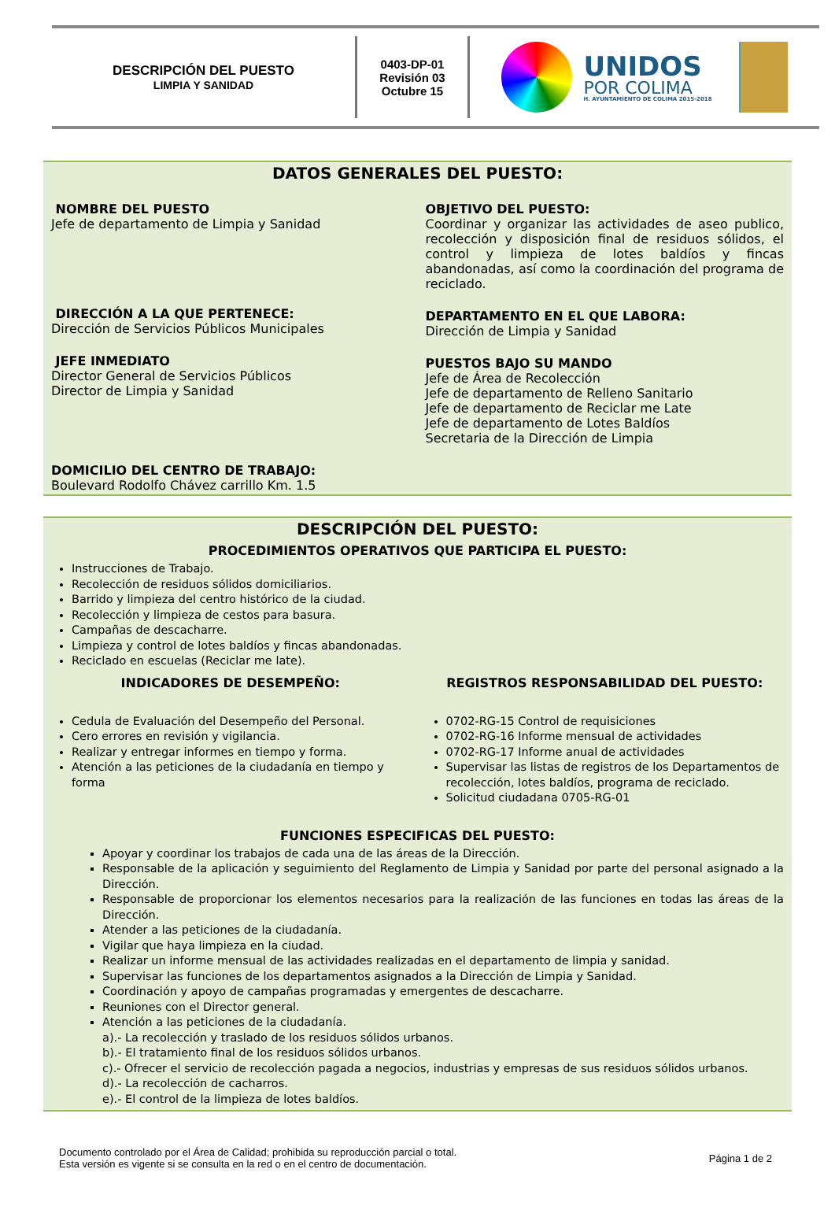DESCRIPCIÓN DEL PUESTO
LIMPIA Y SANIDAD
0403-DP-01
Revisión 03
Octubre 15
UNIDOS
POR COLIMA
H. AYUNTAMIENTO DE COLIMA 2015-2018
DATOS GENERALES DEL PUESTO:
NOMBRE DEL PUESTO
Jefe de departamento de Limpia y Sanidad
DIRECCIÓN A LA QUE PERTENECE:
Dirección de Servicios Públicos Municipales
JEFE INMEDIATO
Director General de Servicios Públicos
Director de Limpia y Sanidad
OBJETIVO DEL PUESTO:
Coordinar y organizar las actividades de aseo publico, recolección y disposición final de residuos sólidos, el control y limpieza de lotes baldíos y fincas abandonadas, así como la coordinación del programa de reciclado.
DEPARTAMENTO EN EL QUE LABORA:
Dirección de Limpia y Sanidad
PUESTOS BAJO SU MANDO
Jefe de Área de Recolección
Jefe de departamento de Relleno Sanitario
Jefe de departamento de Reciclar me Late
Jefe de departamento de Lotes Baldíos
Secretaria de la Dirección de Limpia
DOMICILIO DEL CENTRO DE TRABAJO:
Boulevard Rodolfo Chávez carrillo Km. 1.5
DESCRIPCIÓN DEL PUESTO:
PROCEDIMIENTOS OPERATIVOS QUE PARTICIPA EL PUESTO:
Instrucciones de Trabajo.
Recolección de residuos sólidos domiciliarios.
Barrido y limpieza del centro histórico de la ciudad.
Recolección y limpieza de cestos para basura.
Campañas de descacharre.
Limpieza y control de lotes baldíos y fincas abandonadas.
Reciclado en escuelas (Reciclar me late).
INDICADORES DE DESEMPEÑO:
Cedula de Evaluación del Desempeño del Personal.
Cero errores en revisión y vigilancia.
Realizar y entregar informes en tiempo y forma.
Atención a las peticiones de la ciudadanía en tiempo y forma
REGISTROS RESPONSABILIDAD DEL PUESTO:
0702-RG-15 Control de requisiciones
0702-RG-16 Informe mensual de actividades
0702-RG-17 Informe anual de actividades
Supervisar las listas de registros de los Departamentos de recolección, lotes baldíos, programa de reciclado.
Solicitud ciudadana 0705-RG-01
FUNCIONES ESPECIFICAS DEL PUESTO:
Apoyar y coordinar los trabajos de cada una de las áreas de la Dirección.
Responsable de la aplicación y seguimiento del Reglamento de Limpia y Sanidad por parte del personal asignado a la Dirección.
Responsable de proporcionar los elementos necesarios para la realización de las funciones en todas las áreas de la Dirección.
Atender a las peticiones de la ciudadanía.
Vigilar que haya limpieza en la ciudad.
Realizar un informe mensual de las actividades realizadas en el departamento de limpia y sanidad.
Supervisar las funciones de los departamentos asignados a la Dirección de Limpia y Sanidad.
Coordinación y apoyo de campañas programadas y emergentes de descacharre.
Reuniones con el Director general.
Atención a las peticiones de la ciudadanía.
a).- La recolección y traslado de los residuos sólidos urbanos.
b).- El tratamiento final de los residuos sólidos urbanos.
c).- Ofrecer el servicio de recolección pagada a negocios, industrias y empresas de sus residuos sólidos urbanos.
d).- La recolección de cacharros.
e).- El control de la limpieza de lotes baldíos.
Documento controlado por el Área de Calidad; prohibida su reproducción parcial o total.
Esta versión es vigente si se consulta en la red o en el centro de documentación.
Página 1 de 2